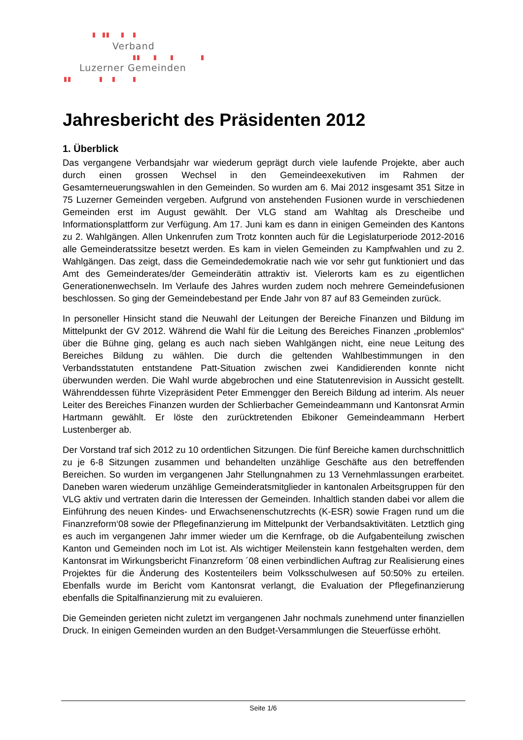Verband
Luzerner Gemeinden
Jahresbericht des Präsidenten 2012
1. Überblick
Das vergangene Verbandsjahr war wiederum geprägt durch viele laufende Projekte, aber auch durch einen grossen Wechsel in den Gemeindeexekutiven im Rahmen der Gesamterneuerungswahlen in den Gemeinden. So wurden am 6. Mai 2012 insgesamt 351 Sitze in 75 Luzerner Gemeinden vergeben. Aufgrund von anstehenden Fusionen wurde in verschiedenen Gemeinden erst im August gewählt. Der VLG stand am Wahltag als Drescheibe und Informationsplattform zur Verfügung. Am 17. Juni kam es dann in einigen Gemeinden des Kantons zu 2. Wahlgängen. Allen Unkenrufen zum Trotz konnten auch für die Legislaturperiode 2012-2016 alle Gemeinderatssitze besetzt werden. Es kam in vielen Gemeinden zu Kampfwahlen und zu 2. Wahlgängen. Das zeigt, dass die Gemeindedemokratie nach wie vor sehr gut funktioniert und das Amt des Gemeinderates/der Gemeinderätin attraktiv ist. Vielerorts kam es zu eigentlichen Generationenwechseln. Im Verlaufe des Jahres wurden zudem noch mehrere Gemeindefusionen beschlossen. So ging der Gemeindebestand per Ende Jahr von 87 auf 83 Gemeinden zurück.
In personeller Hinsicht stand die Neuwahl der Leitungen der Bereiche Finanzen und Bildung im Mittelpunkt der GV 2012. Während die Wahl für die Leitung des Bereiches Finanzen „problemlos“ über die Bühne ging, gelang es auch nach sieben Wahlgängen nicht, eine neue Leitung des Bereiches Bildung zu wählen. Die durch die geltenden Wahlbestimmungen in den Verbandsstatuten entstandene Patt-Situation zwischen zwei Kandidierenden konnte nicht überwunden werden. Die Wahl wurde abgebrochen und eine Statutenrevision in Aussicht gestellt. Währenddessen führte Vizepräsident Peter Emmengger den Bereich Bildung ad interim. Als neuer Leiter des Bereiches Finanzen wurden der Schlierbacher Gemeindeammann und Kantonsrat Armin Hartmann gewählt. Er löste den zurücktretenden Ebikoner Gemeindeammann Herbert Lustenberger ab.
Der Vorstand traf sich 2012 zu 10 ordentlichen Sitzungen. Die fünf Bereiche kamen durchschnittlich zu je 6-8 Sitzungen zusammen und behandelten unzählige Geschäfte aus den betreffenden Bereichen. So wurden im vergangenen Jahr Stellungnahmen zu 13 Vernehmlassungen erarbeitet. Daneben waren wiederum unzählige Gemeinderatsmitglieder in kantonalen Arbeitsgruppen für den VLG aktiv und vertraten darin die Interessen der Gemeinden. Inhaltlich standen dabei vor allem die Einführung des neuen Kindes- und Erwachsenenschutzrechts (K-ESR) sowie Fragen rund um die Finanzreform‘08 sowie der Pflegefinanzierung im Mittelpunkt der Verbandsaktivitäten. Letztlich ging es auch im vergangenen Jahr immer wieder um die Kernfrage, ob die Aufgabenteilung zwischen Kanton und Gemeinden noch im Lot ist. Als wichtiger Meilenstein kann festgehalten werden, dem Kantonsrat im Wirkungsbericht Finanzreform ´08 einen verbindlichen Auftrag zur Realisierung eines Projektes für die Änderung des Kostenteilers beim Volksschulwesen auf 50:50% zu erteilen. Ebenfalls wurde im Bericht vom Kantonsrat verlangt, die Evaluation der Pflegefinanzierung ebenfalls die Spitalfinanzierung mit zu evaluieren.
Die Gemeinden gerieten nicht zuletzt im vergangenen Jahr nochmals zunehmend unter finanziellen Druck. In einigen Gemeinden wurden an den Budget-Versammlungen die Steuerfüsse erhöht.
Seite 1/6